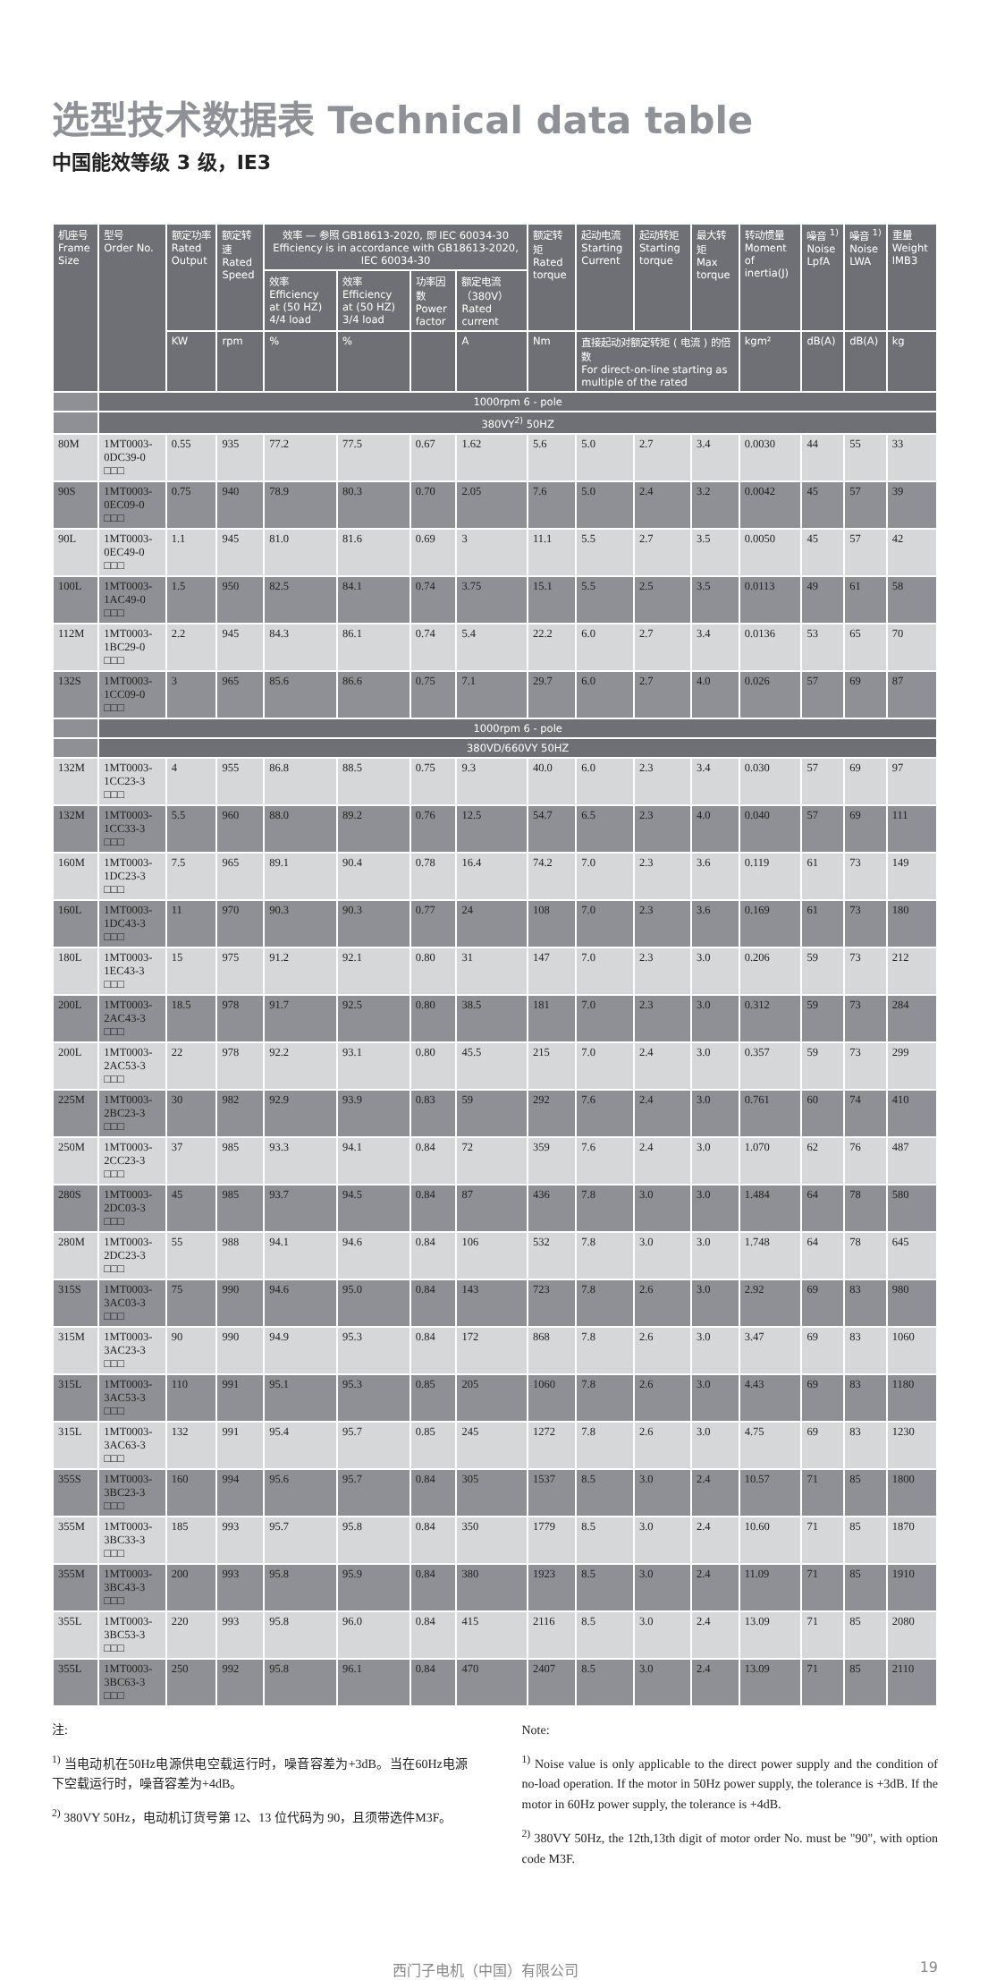选型技术数据表 Technical data table
中国能效等级 3 级，IE3
| 机座号 Frame Size | 型号 Order No. | 额定功率 Rated Output | 额定转速 Rated Speed | 效率 — 参照 GB18613-2020, 即 IEC 60034-30 Efficiency is in accordance with GB18613-2020, IEC 60034-30 | | | | 额定转矩 Rated torque | 起动电流 Starting Current | 起动转矩 Starting torque | 最大转矩 Max torque | 转动惯量 Moment of inertia(J) | 噪音 <sup>1)</sup> Noise LpfA | 噪音 <sup>1)</sup> Noise LWA | 重量 Weight IMB3 |
| --- | --- | --- | --- | --- | --- | --- | --- | --- | --- | --- | --- | --- | --- | --- | --- |
| | | | | 效率 Efficiency at (50 HZ) 4/4 load | 效率 Efficiency at (50 HZ) 3/4 load | 功率因数 Power factor | 额定电流（380V）Rated current | | | | | | | | |
| | | KW | rpm | % | % | | A | Nm | 直接起动对额定转矩 ( 电流 ) 的倍数 For direct-on-line starting as multiple of the rated | | | kgm² | dB(A) | dB(A) | kg |
| | 1000rpm 6 - pole | | | | | | | | | | | | | | |
| | 380VY<sup>2)</sup> 50HZ | | | | | | | | | | | | | | |
| 80M | 1MT0003-0DC39-0 □□□ | 0.55 | 935 | 77.2 | 77.5 | 0.67 | 1.62 | 5.6 | 5.0 | 2.7 | 3.4 | 0.0030 | 44 | 55 | 33 |
| 90S | 1MT0003-0EC09-0 □□□ | 0.75 | 940 | 78.9 | 80.3 | 0.70 | 2.05 | 7.6 | 5.0 | 2.4 | 3.2 | 0.0042 | 45 | 57 | 39 |
| 90L | 1MT0003-0EC49-0 □□□ | 1.1 | 945 | 81.0 | 81.6 | 0.69 | 3 | 11.1 | 5.5 | 2.7 | 3.5 | 0.0050 | 45 | 57 | 42 |
| 100L | 1MT0003-1AC49-0 □□□ | 1.5 | 950 | 82.5 | 84.1 | 0.74 | 3.75 | 15.1 | 5.5 | 2.5 | 3.5 | 0.0113 | 49 | 61 | 58 |
| 112M | 1MT0003-1BC29-0 □□□ | 2.2 | 945 | 84.3 | 86.1 | 0.74 | 5.4 | 22.2 | 6.0 | 2.7 | 3.4 | 0.0136 | 53 | 65 | 70 |
| 132S | 1MT0003-1CC09-0 □□□ | 3 | 965 | 85.6 | 86.6 | 0.75 | 7.1 | 29.7 | 6.0 | 2.7 | 4.0 | 0.026 | 57 | 69 | 87 |
| | 1000rpm 6 - pole | | | | | | | | | | | | | | |
| | 380VD/660VY 50HZ | | | | | | | | | | | | | | |
| 132M | 1MT0003-1CC23-3 □□□ | 4 | 955 | 86.8 | 88.5 | 0.75 | 9.3 | 40.0 | 6.0 | 2.3 | 3.4 | 0.030 | 57 | 69 | 97 |
| 132M | 1MT0003-1CC33-3 □□□ | 5.5 | 960 | 88.0 | 89.2 | 0.76 | 12.5 | 54.7 | 6.5 | 2.3 | 4.0 | 0.040 | 57 | 69 | 111 |
| 160M | 1MT0003-1DC23-3 □□□ | 7.5 | 965 | 89.1 | 90.4 | 0.78 | 16.4 | 74.2 | 7.0 | 2.3 | 3.6 | 0.119 | 61 | 73 | 149 |
| 160L | 1MT0003-1DC43-3 □□□ | 11 | 970 | 90.3 | 90.3 | 0.77 | 24 | 108 | 7.0 | 2.3 | 3.6 | 0.169 | 61 | 73 | 180 |
| 180L | 1MT0003-1EC43-3 □□□ | 15 | 975 | 91.2 | 92.1 | 0.80 | 31 | 147 | 7.0 | 2.3 | 3.0 | 0.206 | 59 | 73 | 212 |
| 200L | 1MT0003-2AC43-3 □□□ | 18.5 | 978 | 91.7 | 92.5 | 0.80 | 38.5 | 181 | 7.0 | 2.3 | 3.0 | 0.312 | 59 | 73 | 284 |
| 200L | 1MT0003-2AC53-3 □□□ | 22 | 978 | 92.2 | 93.1 | 0.80 | 45.5 | 215 | 7.0 | 2.4 | 3.0 | 0.357 | 59 | 73 | 299 |
| 225M | 1MT0003-2BC23-3 □□□ | 30 | 982 | 92.9 | 93.9 | 0.83 | 59 | 292 | 7.6 | 2.4 | 3.0 | 0.761 | 60 | 74 | 410 |
| 250M | 1MT0003-2CC23-3 □□□ | 37 | 985 | 93.3 | 94.1 | 0.84 | 72 | 359 | 7.6 | 2.4 | 3.0 | 1.070 | 62 | 76 | 487 |
| 280S | 1MT0003-2DC03-3 □□□ | 45 | 985 | 93.7 | 94.5 | 0.84 | 87 | 436 | 7.8 | 3.0 | 3.0 | 1.484 | 64 | 78 | 580 |
| 280M | 1MT0003-2DC23-3 □□□ | 55 | 988 | 94.1 | 94.6 | 0.84 | 106 | 532 | 7.8 | 3.0 | 3.0 | 1.748 | 64 | 78 | 645 |
| 315S | 1MT0003-3AC03-3 □□□ | 75 | 990 | 94.6 | 95.0 | 0.84 | 143 | 723 | 7.8 | 2.6 | 3.0 | 2.92 | 69 | 83 | 980 |
| 315M | 1MT0003-3AC23-3 □□□ | 90 | 990 | 94.9 | 95.3 | 0.84 | 172 | 868 | 7.8 | 2.6 | 3.0 | 3.47 | 69 | 83 | 1060 |
| 315L | 1MT0003-3AC53-3 □□□ | 110 | 991 | 95.1 | 95.3 | 0.85 | 205 | 1060 | 7.8 | 2.6 | 3.0 | 4.43 | 69 | 83 | 1180 |
| 315L | 1MT0003-3AC63-3 □□□ | 132 | 991 | 95.4 | 95.7 | 0.85 | 245 | 1272 | 7.8 | 2.6 | 3.0 | 4.75 | 69 | 83 | 1230 |
| 355S | 1MT0003-3BC23-3 □□□ | 160 | 994 | 95.6 | 95.7 | 0.84 | 305 | 1537 | 8.5 | 3.0 | 2.4 | 10.57 | 71 | 85 | 1800 |
| 355M | 1MT0003-3BC33-3 □□□ | 185 | 993 | 95.7 | 95.8 | 0.84 | 350 | 1779 | 8.5 | 3.0 | 2.4 | 10.60 | 71 | 85 | 1870 |
| 355M | 1MT0003-3BC43-3 □□□ | 200 | 993 | 95.8 | 95.9 | 0.84 | 380 | 1923 | 8.5 | 3.0 | 2.4 | 11.09 | 71 | 85 | 1910 |
| 355L | 1MT0003-3BC53-3 □□□ | 220 | 993 | 95.8 | 96.0 | 0.84 | 415 | 2116 | 8.5 | 3.0 | 2.4 | 13.09 | 71 | 85 | 2080 |
| 355L | 1MT0003-3BC63-3 □□□ | 250 | 992 | 95.8 | 96.1 | 0.84 | 470 | 2407 | 8.5 | 3.0 | 2.4 | 13.09 | 71 | 85 | 2110 |
注:
<sup>1)</sup> 当电动机在50Hz电源供电空载运行时，噪音容差为+3dB。当在60Hz电源下空载运行时，噪音容差为+4dB。
<sup>2)</sup> 380VY 50Hz，电动机订货号第 12、13 位代码为 90，且须带选件M3F。
Note:
<sup>1)</sup> Noise value is only applicable to the direct power supply and the condition of no-load operation. If the motor in 50Hz power supply, the tolerance is +3dB. If the motor in 60Hz power supply, the tolerance is +4dB.
<sup>2)</sup> 380VY 50Hz, the 12th,13th digit of motor order No. must be "90", with option code M3F.
西门子电机（中国）有限公司 19